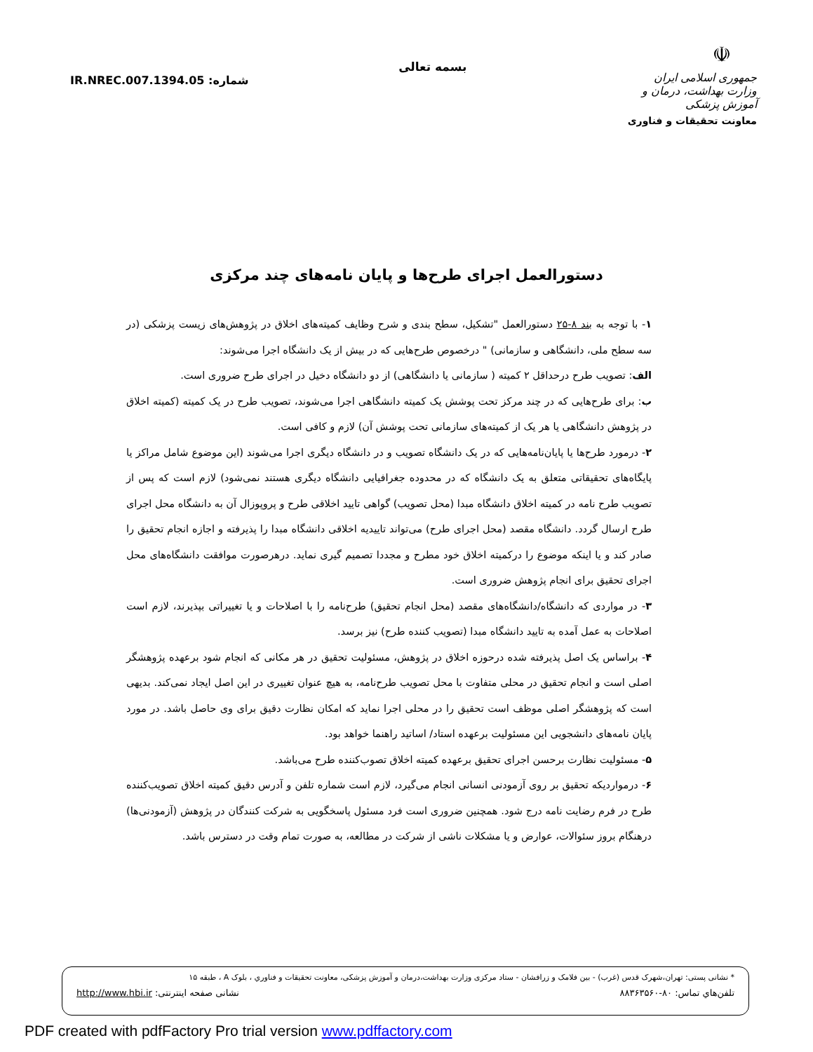شماره: IR.NREC.007.1394.05
بسمه تعالی
☫
جمهوری اسلامی ایران
وزارت بهداشت، درمان و آموزش پزشکی
معاونت تحقیقات و فناوری
دستورالعمل اجرای طرح‌ها و پایان نامه‌های چند مرکزی
۱- با توجه به بند ۸-۲۵ دستورالعمل "تشکیل، سطح بندی و شرح وظایف کمیته‌های اخلاق در پژوهش‌های زیست پزشکی (در سه سطح ملی، دانشگاهی و سازمانی) " درخصوص طرح‌هایی که در بیش از یک دانشگاه اجرا می‌شوند:
الف: تصویب طرح درحداقل ۲ کمیته ( سازمانی یا دانشگاهی) از دو دانشگاه دخیل در اجرای طرح ضروری است.
ب: برای طرح‌هایی که در چند مرکز تحت پوشش یک کمیته دانشگاهی اجرا می‌شوند، تصویب طرح در یک کمیته (کمیته اخلاق در پژوهش دانشگاهی یا هر یک از کمیته‌های سازمانی تحت پوشش آن) لازم و کافی است.
۲- درمورد طرح‌ها یا پایان‌نامه‌هایی که در یک دانشگاه تصویب و در دانشگاه دیگری اجرا می‌شوند (این موضوع شامل مراکز یا پایگاه‌های تحقیقاتی متعلق به یک دانشگاه که در محدوده جغرافیایی دانشگاه دیگری هستند نمی‌شود) لازم است که پس از تصویب طرح نامه در کمیته اخلاق دانشگاه مبدا (محل تصویب) گواهی تایید اخلاقی طرح و پروپوزال آن به دانشگاه محل اجرای طرح ارسال گردد. دانشگاه مقصد (محل اجرای طرح) می‌تواند تاییدیه اخلاقی دانشگاه مبدا را پذیرفته و اجازه انجام تحقیق را صادر کند و یا اینکه موضوع را درکمیته اخلاق خود مطرح و مجددا تصمیم گیری نماید. درهرصورت موافقت دانشگاه‌های محل اجرای تحقیق برای انجام پژوهش ضروری است.
۳- در مواردی که دانشگاه/دانشگاه‌های مقصد (محل انجام تحقیق) طرح‌نامه را با اصلاحات و یا تغییراتی بپذیرند، لازم است اصلاحات به عمل آمده به تایید دانشگاه مبدا (تصویب کننده طرح) نیز برسد.
۴- براساس یک اصل پذیرفته شده درحوزه اخلاق در پژوهش، مسئولیت تحقیق در هر مکانی که انجام شود برعهده پژوهشگر اصلی است و انجام تحقیق در محلی متفاوت با محل تصویب طرح‌نامه، به هیچ عنوان تغییری در این اصل ایجاد نمی‌کند. بدیهی است که پژوهشگر اصلی موظف است تحقیق را در محلی اجرا نماید که امکان نظارت دقیق برای وی حاصل باشد. در مورد پایان نامه‌های دانشجویی این مسئولیت برعهده استاد/ اساتید راهنما خواهد بود.
۵- مسئولیت نظارت برحسن اجرای تحقیق برعهده کمیته اخلاق تصوب‌کننده طرح می‌باشد.
۶- درمواردیکه تحقیق بر روی آزمودنی انسانی انجام می‌گیرد، لازم است شماره تلفن و آدرس دقیق کمیته اخلاق تصویب‌کننده طرح در فرم رضایت نامه درج شود. همچنین ضروری است فرد مسئول پاسخگویی به شرکت کنندگان در پژوهش (آزمودنی‌ها) درهنگام بروز سئوالات، عوارض و یا مشکلات ناشی از شرکت در مطالعه، به صورت تمام وقت در دسترس باشد.
* نشانی پستی: تهران،شهرک قدس (غرب) - بین فلامک و زرافشان - ستاد مرکزی وزارت بهداشت،درمان و آموزش پزشکی، معاونت تحقیقات و فناوري ، بلوک A ، طبقه ۱۵
تلفن‌هاي تماس: ۸۰-۸۸۳۶۳۵۶۰ نشانی صفحه اینترنتی: http://www.hbi.ir
PDF created with pdfFactory Pro trial version www.pdffactory.com